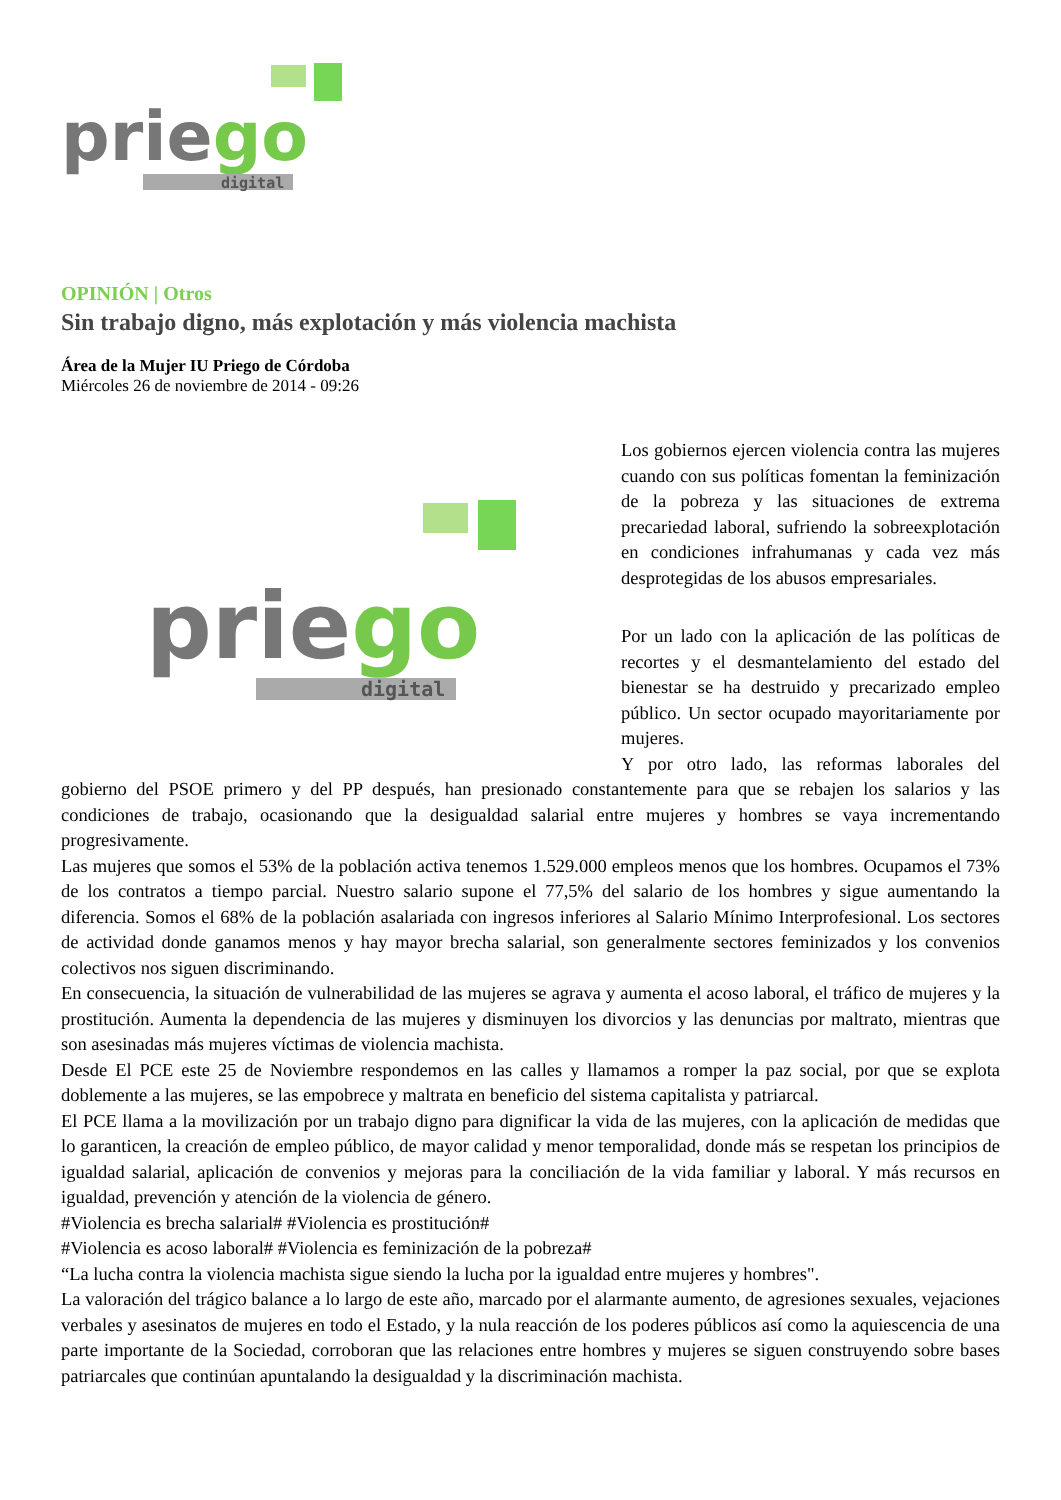priego
digital
OPINIÓN | Otros
Sin trabajo digno, más explotación y más violencia machista
Área de la Mujer IU Priego de Córdoba
Miércoles 26 de noviembre de 2014 - 09:26
priego
digital
Los gobiernos ejercen violencia contra las mujeres cuando con sus políticas fomentan la feminización de la pobreza y las situaciones de extrema precariedad laboral, sufriendo la sobreexplotación en condiciones infrahumanas y cada vez más desprotegidas de los abusos empresariales.
Por un lado con la aplicación de las políticas de recortes y el desmantelamiento del estado del bienestar se ha destruido y precarizado empleo público. Un sector ocupado mayoritariamente por mujeres.
Y por otro lado, las reformas laborales del gobierno del PSOE primero y del PP después, han presionado constantemente para que se rebajen los salarios y las condiciones de trabajo, ocasionando que la desigualdad salarial entre mujeres y hombres se vaya incrementando progresivamente.
Las mujeres que somos el 53% de la población activa tenemos 1.529.000 empleos menos que los hombres. Ocupamos el 73% de los contratos a tiempo parcial. Nuestro salario supone el 77,5% del salario de los hombres y sigue aumentando la diferencia. Somos el 68% de la población asalariada con ingresos inferiores al Salario Mínimo Interprofesional. Los sectores de actividad donde ganamos menos y hay mayor brecha salarial, son generalmente sectores feminizados y los convenios colectivos nos siguen discriminando.
En consecuencia, la situación de vulnerabilidad de las mujeres se agrava y aumenta el acoso laboral, el tráfico de mujeres y la prostitución. Aumenta la dependencia de las mujeres y disminuyen los divorcios y las denuncias por maltrato, mientras que son asesinadas más mujeres víctimas de violencia machista.
Desde El PCE este 25 de Noviembre respondemos en las calles y llamamos a romper la paz social, por que se explota doblemente a las mujeres, se las empobrece y maltrata en beneficio del sistema capitalista y patriarcal.
El PCE llama a la movilización por un trabajo digno para dignificar la vida de las mujeres, con la aplicación de medidas que lo garanticen, la creación de empleo público, de mayor calidad y menor temporalidad, donde más se respetan los principios de igualdad salarial, aplicación de convenios y mejoras para la conciliación de la vida familiar y laboral. Y más recursos en igualdad, prevención y atención de la violencia de género.
#Violencia es brecha salarial# #Violencia es prostitución#
#Violencia es acoso laboral# #Violencia es feminización de la pobreza#
“La lucha contra la violencia machista sigue siendo la lucha por la igualdad entre mujeres y hombres".
La valoración del trágico balance a lo largo de este año, marcado por el alarmante aumento, de agresiones sexuales, vejaciones verbales y asesinatos de mujeres en todo el Estado, y la nula reacción de los poderes públicos así como la aquiescencia de una parte importante de la Sociedad, corroboran que las relaciones entre hombres y mujeres se siguen construyendo sobre bases patriarcales que continúan apuntalando la desigualdad y la discriminación machista.